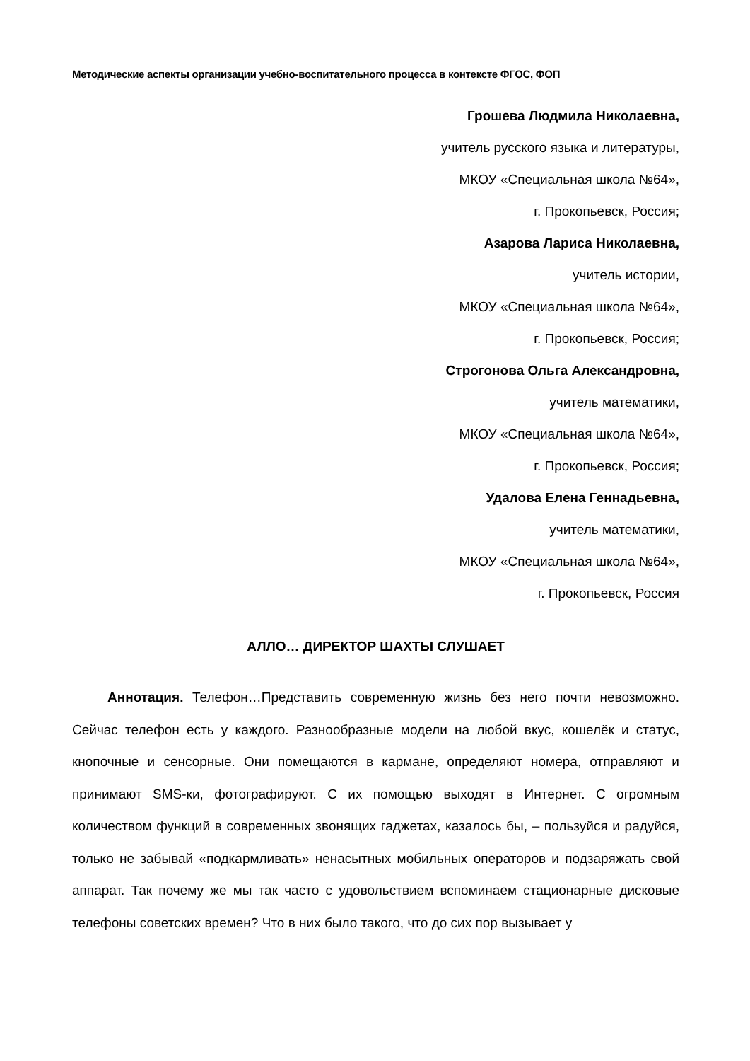Методические аспекты организации учебно-воспитательного процесса в контексте ФГОС, ФОП
Грошева Людмила Николаевна,
учитель русского языка и литературы,
МКОУ «Специальная школа №64»,
г. Прокопьевск, Россия;
Азарова Лариса Николаевна,
учитель истории,
МКОУ «Специальная школа №64»,
г. Прокопьевск, Россия;
Строгонова Ольга Александровна,
учитель математики,
МКОУ «Специальная школа №64»,
г. Прокопьевск, Россия;
Удалова Елена Геннадьевна,
учитель математики,
МКОУ «Специальная школа №64»,
г. Прокопьевск, Россия
АЛЛО… ДИРЕКТОР ШАХТЫ СЛУШАЕТ
Аннотация. Телефон…Представить современную жизнь без него почти невозможно. Сейчас телефон есть у каждого. Разнообразные модели на любой вкус, кошелёк и статус, кнопочные и сенсорные. Они помещаются в кармане, определяют номера, отправляют и принимают SMS-ки, фотографируют. С их помощью выходят в Интернет. С огромным количеством функций в современных звонящих гаджетах, казалось бы, – пользуйся и радуйся, только не забывай «подкармливать» ненасытных мобильных операторов и подзаряжать свой аппарат. Так почему же мы так часто с удовольствием вспоминаем стационарные дисковые телефоны советских времен? Что в них было такого, что до сих пор вызывает у